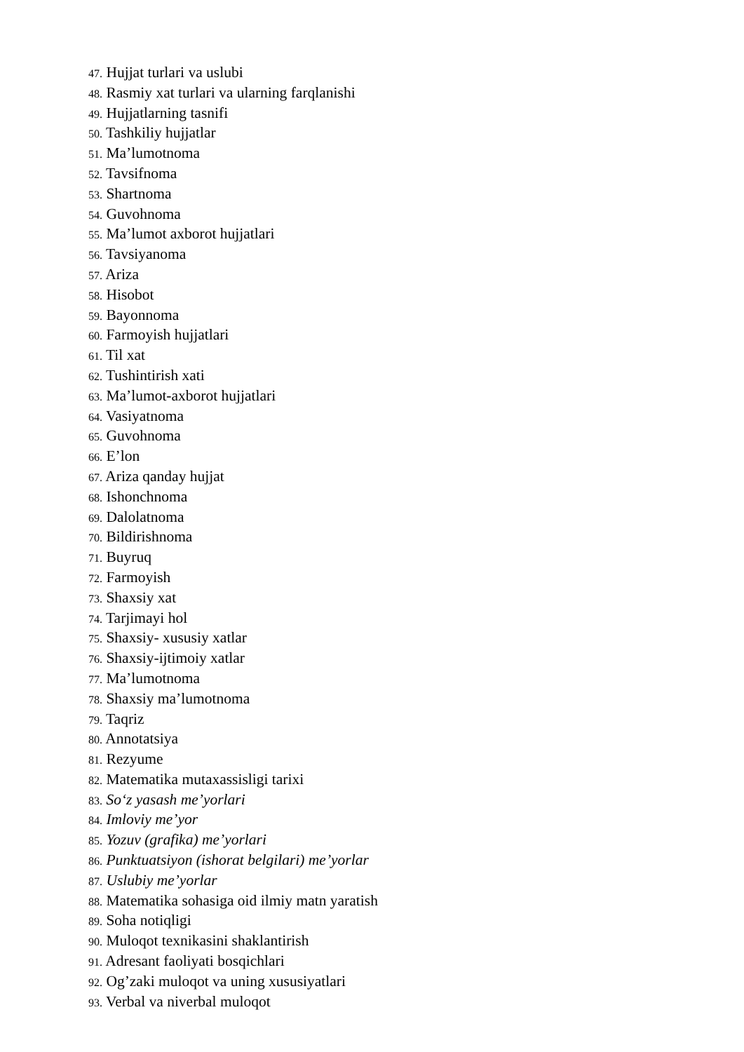47. Hujjat turlari va uslubi
48. Rasmiy xat turlari va ularning farqlanishi
49. Hujjatlarning tasnifi
50. Tashkiliy hujjatlar
51. Ma’lumotnoma
52. Tavsifnoma
53. Shartnoma
54. Guvohnoma
55. Ma’lumot axborot hujjatlari
56. Tavsiyanoma
57. Ariza
58. Hisobot
59. Bayonnoma
60. Farmoyish hujjatlari
61. Til xat
62. Tushintirish xati
63. Ma’lumot-axborot hujjatlari
64. Vasiyatnoma
65. Guvohnoma
66. E’lon
67. Ariza qanday hujjat
68. Ishonchnoma
69. Dalolatnoma
70. Bildirishnoma
71. Buyruq
72. Farmoyish
73. Shaxsiy xat
74. Tarjimayi hol
75. Shaxsiy- xususiy xatlar
76. Shaxsiy-ijtimoiy xatlar
77. Ma’lumotnoma
78. Shaxsiy ma’lumotnoma
79. Taqriz
80. Annotatsiya
81. Rezyume
82. Matematika mutaxassisligi tarixi
83. So‘z yasash me’yorlari
84. Imloviy me’yor
85. Yozuv (grafika) me’yorlari
86. Punktuatsiyon (ishorat belgilari) me’yorlar
87. Uslubiy me’yorlar
88. Matematika sohasiga oid ilmiy matn yaratish
89. Soha notiqligi
90. Muloqot texnikasini shaklantirish
91. Adresant faoliyati bosqichlari
92. Og’zaki muloqot va uning xususiyatlari
93. Verbal va niverbal muloqot